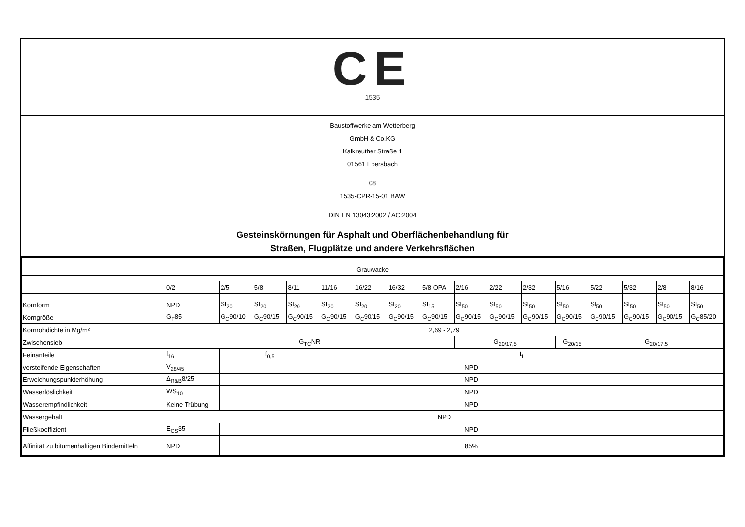CE
1535
Baustoffwerke am Wetterberg
GmbH & Co.KG
Kalkreuther Straße 1
01561 Ebersbach
08
1535-CPR-15-01 BAW
DIN EN 13043:2002 / AC:2004
Gesteinskörnungen für Asphalt und Oberflächenbehandlung für
Straßen, Flugplätze und andere Verkehrsflächen
| Grauwacke | | | | | | | | | | | | | | | | |
| | 0/2 | 2/5 | 5/8 | 8/11 | 11/16 | 16/22 | 16/32 | 5/8 OPA | 2/16 | 2/22 | 2/32 | 5/16 | 5/22 | 5/32 | 2/8 | 8/16 |
| Kornform | NPD | SI<sub>20</sub> | SI<sub>20</sub> | SI<sub>20</sub> | SI<sub>20</sub> | SI<sub>20</sub> | SI<sub>20</sub> | SI<sub>15</sub> | SI<sub>50</sub> | SI<sub>50</sub> | SI<sub>50</sub> | SI<sub>50</sub> | SI<sub>50</sub> | SI<sub>50</sub> | SI<sub>50</sub> | SI<sub>50</sub> |
| Korngröße | G<sub>F</sub>85 | G<sub>C</sub>90/10 | G<sub>C</sub>90/15 | G<sub>C</sub>90/15 | G<sub>C</sub>90/15 | G<sub>C</sub>90/15 | G<sub>C</sub>90/15 | G<sub>C</sub>90/15 | G<sub>C</sub>90/15 | G<sub>C</sub>90/15 | G<sub>C</sub>90/15 | G<sub>C</sub>90/15 | G<sub>C</sub>90/15 | G<sub>C</sub>90/15 | G<sub>C</sub>90/15 | G<sub>C</sub>85/20 |
| Kornrohdichte in Mg/m² | 2,69 - 2,79 | | | | | | | | | | | | | | | |
| Zwischensieb | G<sub>TC</sub>NR | | | | | | | | G<sub>20/17,5</sub> | | | G<sub>20/15</sub> | G<sub>20/17,5</sub> | | | |
| Feinanteile | f<sub>16</sub> | f<sub>0,5</sub> | | | f<sub>1</sub> | | | | | | | | | | | |
| versteifende Eigenschaften | V<sub>28/45</sub> | NPD | | | | | | | | | | | | | | |
| Erweichungspunkterhöhung | Δ<sub>R&B</sub>8/25 | NPD | | | | | | | | | | | | | | |
| Wasserlöslichkeit | WS<sub>10</sub> | NPD | | | | | | | | | | | | | | |
| Wasserempfindlichkeit | Keine Trübung | NPD | | | | | | | | | | | | | | |
| Wassergehalt | NPD | | | | | | | | | | | | | | | |
| Fließkoeffizient | E<sub>CS</sub>35 | NPD | | | | | | | | | | | | | | |
| Affinität zu bitumenhaltigen Bindemitteln | NPD | 85% | | | | | | | | | | | | | | |